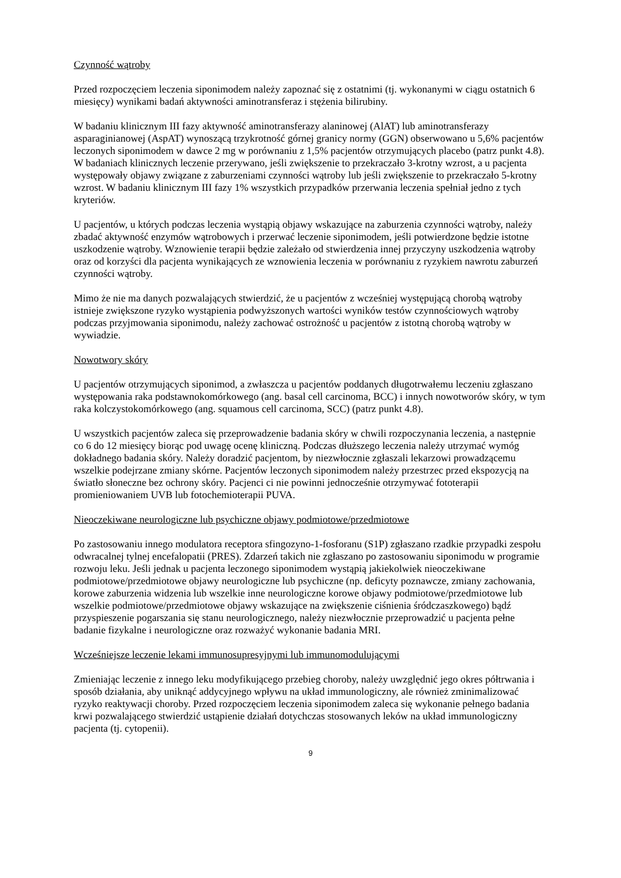Czynność wątroby
Przed rozpoczęciem leczenia siponimodem należy zapoznać się z ostatnimi (tj. wykonanymi w ciągu ostatnich 6 miesięcy) wynikami badań aktywności aminotransferaz i stężenia bilirubiny.
W badaniu klinicznym III fazy aktywność aminotransferazy alaninowej (AlAT) lub aminotransferazy asparaginianowej (AspAT) wynoszącą trzykrotność górnej granicy normy (GGN) obserwowano u 5,6% pacjentów leczonych siponimodem w dawce 2 mg w porównaniu z 1,5% pacjentów otrzymujących placebo (patrz punkt 4.8). W badaniach klinicznych leczenie przerywano, jeśli zwiększenie to przekraczało 3-krotny wzrost, a u pacjenta występowały objawy związane z zaburzeniami czynności wątroby lub jeśli zwiększenie to przekraczało 5-krotny wzrost. W badaniu klinicznym III fazy 1% wszystkich przypadków przerwania leczenia spełniał jedno z tych kryteriów.
U pacjentów, u których podczas leczenia wystąpią objawy wskazujące na zaburzenia czynności wątroby, należy zbadać aktywność enzymów wątrobowych i przerwać leczenie siponimodem, jeśli potwierdzone będzie istotne uszkodzenie wątroby. Wznowienie terapii będzie zależało od stwierdzenia innej przyczyny uszkodzenia wątroby oraz od korzyści dla pacjenta wynikających ze wznowienia leczenia w porównaniu z ryzykiem nawrotu zaburzeń czynności wątroby.
Mimo że nie ma danych pozwalających stwierdzić, że u pacjentów z wcześniej występującą chorobą wątroby istnieje zwiększone ryzyko wystąpienia podwyższonych wartości wyników testów czynnościowych wątroby podczas przyjmowania siponimodu, należy zachować ostrożność u pacjentów z istotną chorobą wątroby w wywiadzie.
Nowotwory skóry
U pacjentów otrzymujących siponimod, a zwłaszcza u pacjentów poddanych długotrwałemu leczeniu zgłaszano występowania raka podstawnokomórkowego (ang. basal cell carcinoma, BCC) i innych nowotworów skóry, w tym raka kolczystokomórkowego (ang. squamous cell carcinoma, SCC) (patrz punkt 4.8).
U wszystkich pacjentów zaleca się przeprowadzenie badania skóry w chwili rozpoczynania leczenia, a następnie co 6 do 12 miesięcy biorąc pod uwagę ocenę kliniczną. Podczas dłuższego leczenia należy utrzymać wymóg dokładnego badania skóry. Należy doradzić pacjentom, by niezwłocznie zgłaszali lekarzowi prowadzącemu wszelkie podejrzane zmiany skórne. Pacjentów leczonych siponimodem należy przestrzec przed ekspozycją na światło słoneczne bez ochrony skóry. Pacjenci ci nie powinni jednocześnie otrzymywać fototerapii promieniowaniem UVB lub fotochemioterapii PUVA.
Nieoczekiwane neurologiczne lub psychiczne objawy podmiotowe/przedmiotowe
Po zastosowaniu innego modulatora receptora sfingozyno-1-fosforanu (S1P) zgłaszano rzadkie przypadki zespołu odwracalnej tylnej encefalopatii (PRES). Zdarzeń takich nie zgłaszano po zastosowaniu siponimodu w programie rozwoju leku. Jeśli jednak u pacjenta leczonego siponimodem wystąpią jakiekolwiek nieoczekiwane podmiotowe/przedmiotowe objawy neurologiczne lub psychiczne (np. deficyty poznawcze, zmiany zachowania, korowe zaburzenia widzenia lub wszelkie inne neurologiczne korowe objawy podmiotowe/przedmiotowe lub wszelkie podmiotowe/przedmiotowe objawy wskazujące na zwiększenie ciśnienia śródczaszkowego) bądź przyspieszenie pogarszania się stanu neurologicznego, należy niezwłocznie przeprowadzić u pacjenta pełne badanie fizykalne i neurologiczne oraz rozważyć wykonanie badania MRI.
Wcześniejsze leczenie lekami immunosupresyjnymi lub immunomodulującymi
Zmieniając leczenie z innego leku modyfikującego przebieg choroby, należy uwzględnić jego okres półtrwania i sposób działania, aby uniknąć addycyjnego wpływu na układ immunologiczny, ale również zminimalizować ryzyko reaktywacji choroby. Przed rozpoczęciem leczenia siponimodem zaleca się wykonanie pełnego badania krwi pozwalającego stwierdzić ustąpienie działań dotychczas stosowanych leków na układ immunologiczny pacjenta (tj. cytopenii).
9